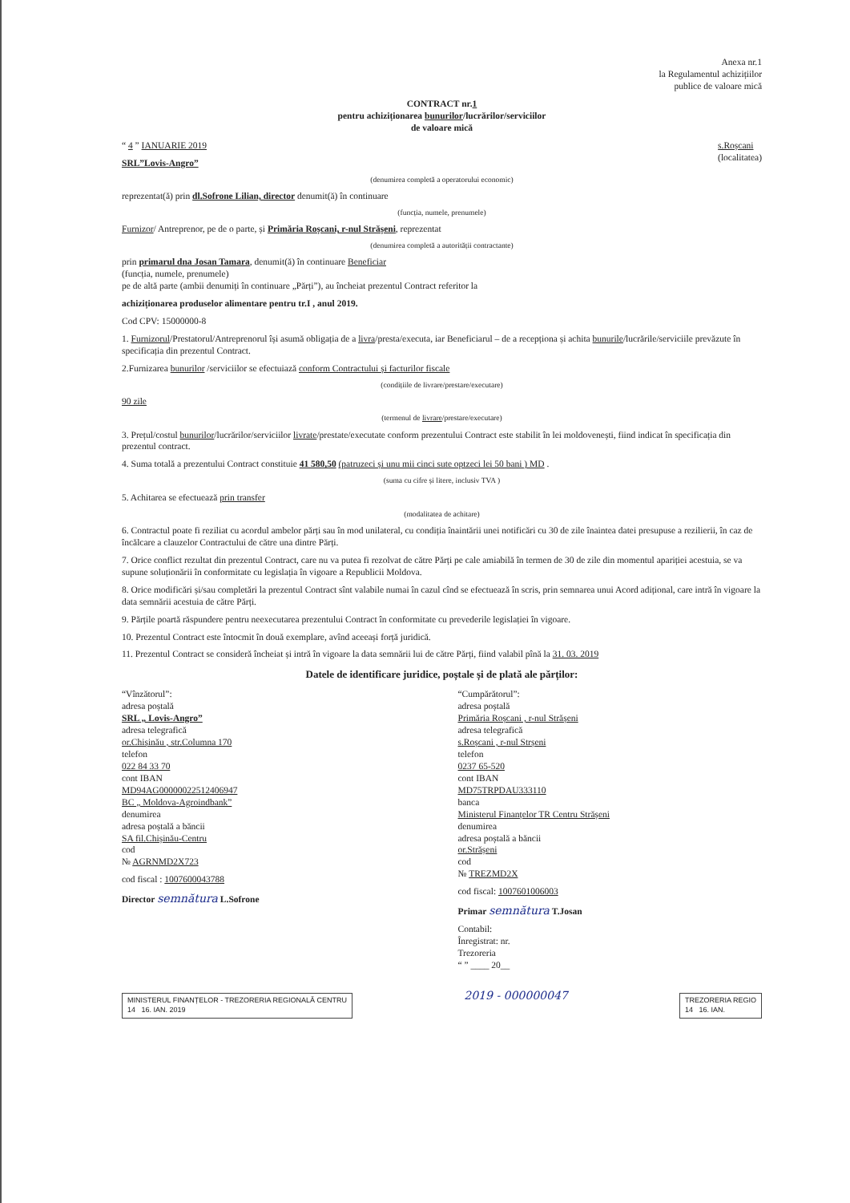Anexa nr.1
la Regulamentul achizițiilor
publice de valoare mică
CONTRACT nr.1
pentru achiziționarea bunurilor/lucrărilor/serviciilor
de valoare mică
“ 4 ” IANUARIE 2019 s.Roșcani
(localitatea)
SRL”Lovis-Angro”
(denumirea completă a operatorului economic)
reprezentat(ă) prin dl.Sofrone Lilian, director denumit(ă) în continuare
(funcția, numele, prenumele)
Furnizor/ Antreprenor, pe de o parte, și Primăria Roșcani, r-nul Strășeni, reprezentat
(denumirea completă a autorității contractante)
prin primarul dna Josan Tamara, denumit(ă) în continuare Beneficiar
(funcția, numele, prenumele)
pe de altă parte (ambii denumiți în continuare „Părți”), au încheiat prezentul Contract referitor la
achiziționarea produselor alimentare pentru tr.I , anul 2019.
Cod CPV: 15000000-8
1. Furnizorul/Prestatorul/Antreprenorul își asumă obligația de a livra/presta/executa, iar Beneficiarul – de a recepționa și achita bunurile/lucrările/serviciile prevăzute în specificația din prezentul Contract.
2.Furnizarea bunurilor /serviciilor se efectuiază conform Contractului și facturilor fiscale
(condițiile de livrare/prestare/executare)
90 zile
(termenul de livrare/prestare/executare)
3. Prețul/costul bunurilor/lucrărilor/serviciilor livrate/prestate/executate conform prezentului Contract este stabilit în lei moldovenești, fiind indicat în specificația din prezentul contract.
4. Suma totală a prezentului Contract constituie 41 580,50 (patruzeci și unu mii cinci sute optzeci lei 50 bani ) MD .
(suma cu cifre și litere, inclusiv TVA )
5. Achitarea se efectuează prin transfer
(modalitatea de achitare)
6. Contractul poate fi reziliat cu acordul ambelor părți sau în mod unilateral, cu condiția înaintării unei notificări cu 30 de zile înaintea datei presupuse a rezilierii, în caz de încălcare a clauzelor Contractului de către una dintre Părți.
7. Orice conflict rezultat din prezentul Contract, care nu va putea fi rezolvat de către Părți pe cale amiabilă în termen de 30 de zile din momentul apariției acestuia, se va supune soluționării în conformitate cu legislația în vigoare a Republicii Moldova.
8. Orice modificări și/sau completări la prezentul Contract sînt valabile numai în cazul cînd se efectuează în scris, prin semnarea unui Acord adițional, care intră în vigoare la data semnării acestuia de către Părți.
9. Părțile poartă răspundere pentru neexecutarea prezentului Contract în conformitate cu prevederile legislației în vigoare.
10. Prezentul Contract este întocmit în două exemplare, avînd aceeași forță juridică.
11. Prezentul Contract se consideră încheiat și intră în vigoare la data semnării lui de către Părți, fiind valabil pînă la 31. 03. 2019
Datele de identificare juridice, poștale și de plată ale părților:
“Vînzătorul”:
adresa poștală
SRL „ Lovis-Angro”
adresa telegrafică
or.Chișinău , str.Columna 170
telefon
022 84 33 70
cont IBAN
MD94AG000000225124069​47
BC „ Moldova-Agroindbank”
denumirea
adresa poștală a băncii
SA fil.Chișinău-Centru
cod
№ AGRNMD2X723
cod fiscal : 1007600043788
Director semnătura L.Sofrone
“Cumpărătorul”:
adresa poștală
Primăria Roșcani , r-nul Strășeni
adresa telegrafică
s.Roșcani , r-nul Strșeni
telefon
0237 65-520
cont IBAN
MD75TRPDAU333110
banca
Ministerul Finanțelor TR Centru Strășeni
denumirea
adresa poștală a băncii
or.Strășeni
cod
№ TREZMD2X
cod fiscal: 1007601006003
Primar semnătura T.Josan
Contabil:
Înregistrat: nr.
Trezoreria
“ ” ____ 20__
MINISTERUL FINANȚELOR - TREZORERIA REGIONALĂ CENTRU
14 16. IAN. 2019 2019 - 000000047 TREZORERIA REGIO
14 16. IAN.